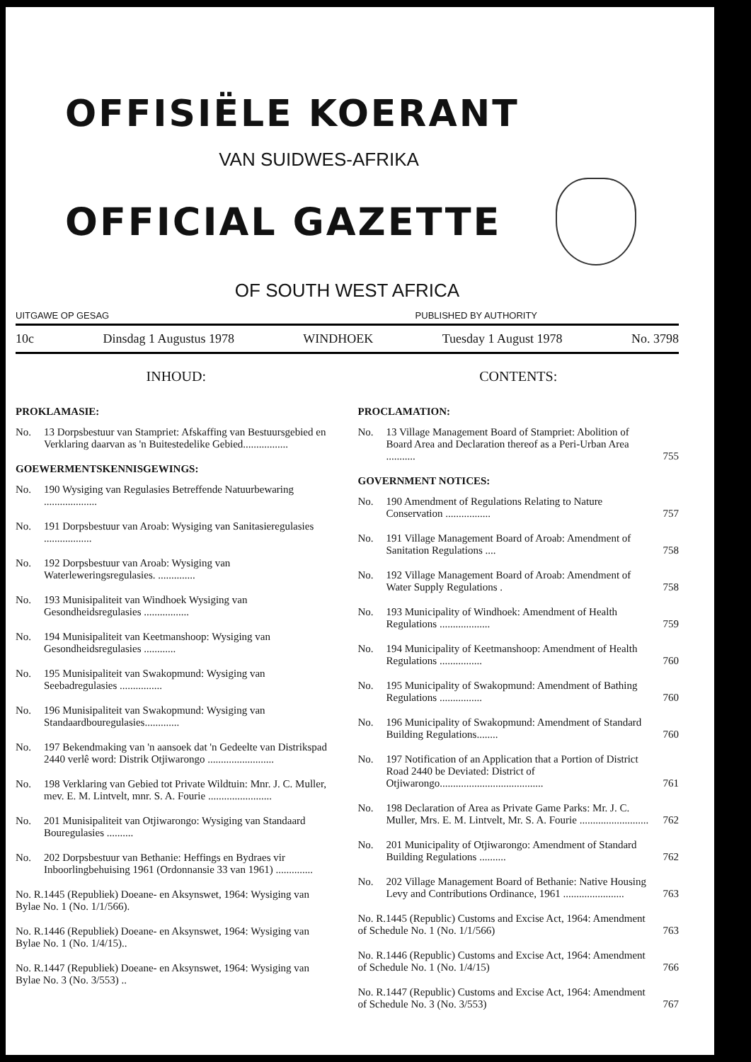OFFISIËLE KOERANT
VAN SUIDWES-AFRIKA
OFFICIAL GAZETTE
OF SOUTH WEST AFRICA
UITGAWE OP GESAG PUBLISHED BY AUTHORITY
10c Dinsdag 1 Augustus 1978 WINDHOEK Tuesday 1 August 1978 No. 3798
INHOUD:
PROKLAMASIE:
No. 13 Dorpsbestuur van Stampriet: Afskaffing van Bestuursgebied en Verklaring daarvan as 'n Buitestedelike Gebied.................
GOEWERMENTSKENNISGEWINGS:
No. 190 Wysiging van Regulasies Betreffende Natuurbewaring ....................
No. 191 Dorpsbestuur van Aroab: Wysiging van Sanitasieregulasies ..................
No. 192 Dorpsbestuur van Aroab: Wysiging van Waterleweringsregulasies. ..............
No. 193 Munisipaliteit van Windhoek Wysiging van Gesondheidsregulasies .................
No. 194 Munisipaliteit van Keetmanshoop: Wysiging van Gesondheidsregulasies ............
No. 195 Munisipaliteit van Swakopmund: Wysiging van Seebadregulasies ................
No. 196 Munisipaliteit van Swakopmund: Wysiging van Standaardbouregulasies.............
No. 197 Bekendmaking van 'n aansoek dat 'n Gedeelte van Distrikspad 2440 verlê word: Distrik Otjiwarongo .........................
No. 198 Verklaring van Gebied tot Private Wildtuin: Mnr. J. C. Muller, mev. E. M. Lintvelt, mnr. S. A. Fourie ........................
No. 201 Munisipaliteit van Otjiwarongo: Wysiging van Standaard Bouregulasies ..........
No. 202 Dorpsbestuur van Bethanie: Heffings en Bydraes vir Inboorlingbehuising 1961 (Ordonnansie 33 van 1961) ..............
No. R.1445 (Republiek) Doeane- en Aksynswet, 1964: Wysiging van Bylae No. 1 (No. 1/1/566).
No. R.1446 (Republiek) Doeane- en Aksynswet, 1964: Wysiging van Bylae No. 1 (No. 1/4/15)..
No. R.1447 (Republiek) Doeane- en Aksynswet, 1964: Wysiging van Bylae No. 3 (No. 3/553) ..
CONTENTS:
PROCLAMATION:
No. 13 Village Management Board of Stampriet: Abolition of Board Area and Declaration thereof as a Peri-Urban Area ........... 755
GOVERNMENT NOTICES:
No. 190 Amendment of Regulations Relating to Nature Conservation ................. 757
No. 191 Village Management Board of Aroab: Amendment of Sanitation Regulations .... 758
No. 192 Village Management Board of Aroab: Amendment of Water Supply Regulations . 758
No. 193 Municipality of Windhoek: Amendment of Health Regulations ................... 759
No. 194 Municipality of Keetmanshoop: Amendment of Health Regulations ................ 760
No. 195 Municipality of Swakopmund: Amendment of Bathing Regulations ................ 760
No. 196 Municipality of Swakopmund: Amendment of Standard Building Regulations........ 760
No. 197 Notification of an Application that a Portion of District Road 2440 be Deviated: District of Otjiwarongo....................................... 761
No. 198 Declaration of Area as Private Game Parks: Mr. J. C. Muller, Mrs. E. M. Lintvelt, Mr. S. A. Fourie .......................... 762
No. 201 Municipality of Otjiwarongo: Amendment of Standard Building Regulations .......... 762
No. 202 Village Management Board of Bethanie: Native Housing Levy and Contributions Ordinance, 1961 ....................... 763
No. R.1445 (Republic) Customs and Excise Act, 1964: Amendment of Schedule No. 1 (No. 1/1/566) 763
No. R.1446 (Republic) Customs and Excise Act, 1964: Amendment of Schedule No. 1 (No. 1/4/15) 766
No. R.1447 (Republic) Customs and Excise Act, 1964: Amendment of Schedule No. 3 (No. 3/553) 767